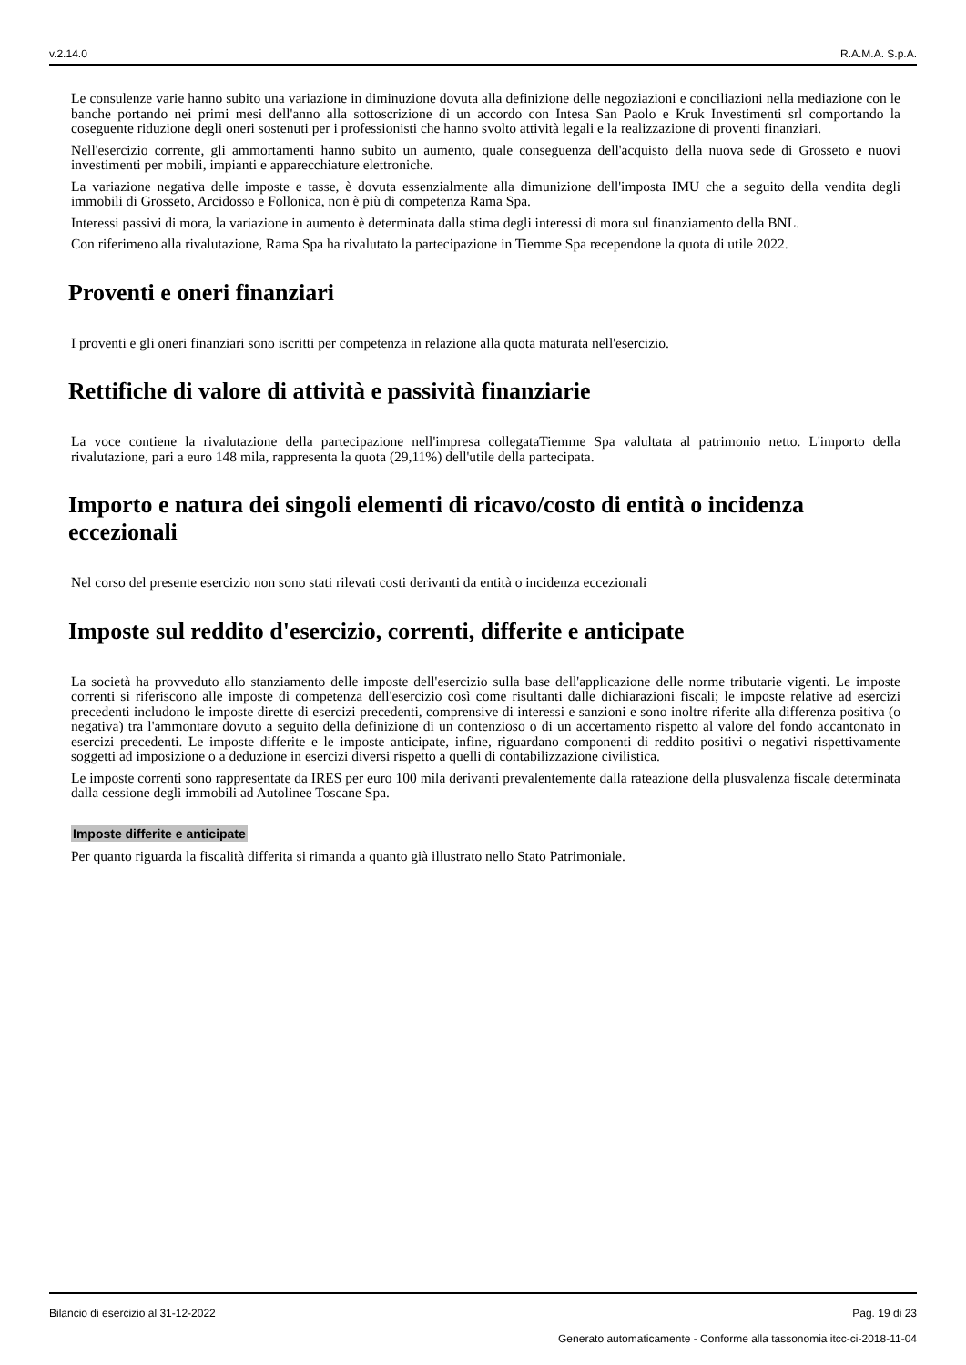v.2.14.0 R.A.M.A. S.p.A.
Le consulenze varie hanno subito una variazione in diminuzione dovuta alla definizione delle negoziazioni e conciliazioni nella mediazione con le banche portando nei primi mesi dell'anno alla sottoscrizione di un accordo con Intesa San Paolo e Kruk Investimenti srl comportando la coseguente riduzione degli oneri sostenuti per i professionisti che hanno svolto attività legali e la realizzazione di proventi finanziari.
Nell'esercizio corrente, gli ammortamenti hanno subito un aumento, quale conseguenza dell'acquisto della nuova sede di Grosseto e nuovi investimenti per mobili, impianti e apparecchiature elettroniche.
La variazione negativa delle imposte e tasse, è dovuta essenzialmente alla dimunizione dell'imposta IMU che a seguito della vendita degli immobili di Grosseto, Arcidosso e Follonica, non è più di competenza Rama Spa.
Interessi passivi di mora, la variazione in aumento è determinata dalla stima degli interessi di mora sul finanziamento della BNL.
Con riferimeno alla rivalutazione, Rama Spa ha rivalutato la partecipazione in Tiemme Spa recependone la quota di utile 2022.
Proventi e oneri finanziari
I proventi e gli oneri finanziari sono iscritti per competenza in relazione alla quota maturata nell'esercizio.
Rettifiche di valore di attività e passività finanziarie
La voce contiene la rivalutazione della partecipazione nell'impresa collegataTiemme Spa valultata al patrimonio netto. L'importo della rivalutazione, pari a euro 148 mila, rappresenta la quota (29,11%) dell'utile della partecipata.
Importo e natura dei singoli elementi di ricavo/costo di entità o incidenza eccezionali
Nel corso del presente esercizio non sono stati rilevati costi derivanti da entità o incidenza eccezionali
Imposte sul reddito d'esercizio, correnti, differite e anticipate
La società ha provveduto allo stanziamento delle imposte dell'esercizio sulla base dell'applicazione delle norme tributarie vigenti. Le imposte correnti si riferiscono alle imposte di competenza dell'esercizio così come risultanti dalle dichiarazioni fiscali; le imposte relative ad esercizi precedenti includono le imposte dirette di esercizi precedenti, comprensive di interessi e sanzioni e sono inoltre riferite alla differenza positiva (o negativa) tra l'ammontare dovuto a seguito della definizione di un contenzioso o di un accertamento rispetto al valore del fondo accantonato in esercizi precedenti. Le imposte differite e le imposte anticipate, infine, riguardano componenti di reddito positivi o negativi rispettivamente soggetti ad imposizione o a deduzione in esercizi diversi rispetto a quelli di contabilizzazione civilistica.
Le imposte correnti sono rappresentate da IRES per euro 100 mila derivanti prevalentemente dalla rateazione della plusvalenza fiscale determinata dalla cessione degli immobili ad Autolinee Toscane Spa.
Imposte differite e anticipate
Per quanto riguarda la fiscalità differita si rimanda a quanto già illustrato nello Stato Patrimoniale.
Bilancio di esercizio al 31-12-2022 Pag. 19 di 23
Generato automaticamente - Conforme alla tassonomia itcc-ci-2018-11-04